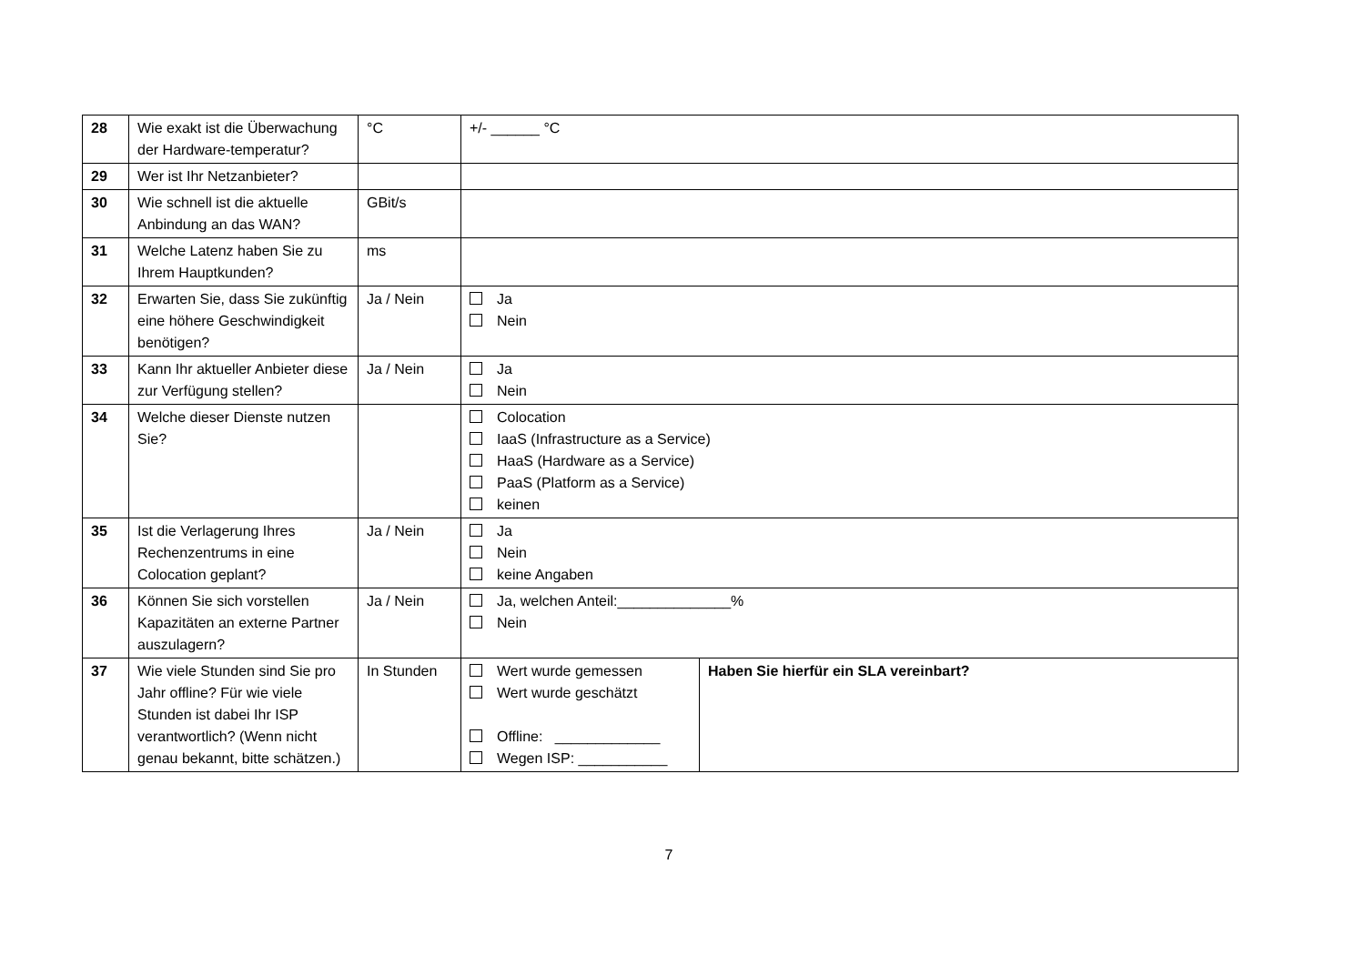| 28 | Wie exakt ist die Überwachung der Hardware-temperatur? | °C | +/- ______ °C | |
| 29 | Wer ist Ihr Netzanbieter? | | | |
| 30 | Wie schnell ist die aktuelle Anbindung an das WAN? | GBit/s | | |
| 31 | Welche Latenz haben Sie zu Ihrem Hauptkunden? | ms | | |
| 32 | Erwarten Sie, dass Sie zukünftig eine höhere Geschwindigkeit benötigen? | Ja / Nein | Ja Nein | |
| 33 | Kann Ihr aktueller Anbieter diese zur Verfügung stellen? | Ja / Nein | Ja Nein | |
| 34 | Welche dieser Dienste nutzen Sie? | | Colocation IaaS (Infrastructure as a Service) HaaS (Hardware as a Service) PaaS (Platform as a Service) keinen | |
| 35 | Ist die Verlagerung Ihres Rechenzentrums in eine Colocation geplant? | Ja / Nein | Ja Nein keine Angaben | |
| 36 | Können Sie sich vorstellen Kapazitäten an externe Partner auszulagern? | Ja / Nein | Ja, welchen Anteil:______________% Nein | |
| 37 | Wie viele Stunden sind Sie pro Jahr offline? Für wie viele Stunden ist dabei Ihr ISP verantwortlich? (Wenn nicht genau bekannt, bitte schätzen.) | In Stunden | Wert wurde gemessen Wert wurde geschätzt Offline: _____________ Wegen ISP: ___________ | Haben Sie hierfür ein SLA vereinbart? |
7